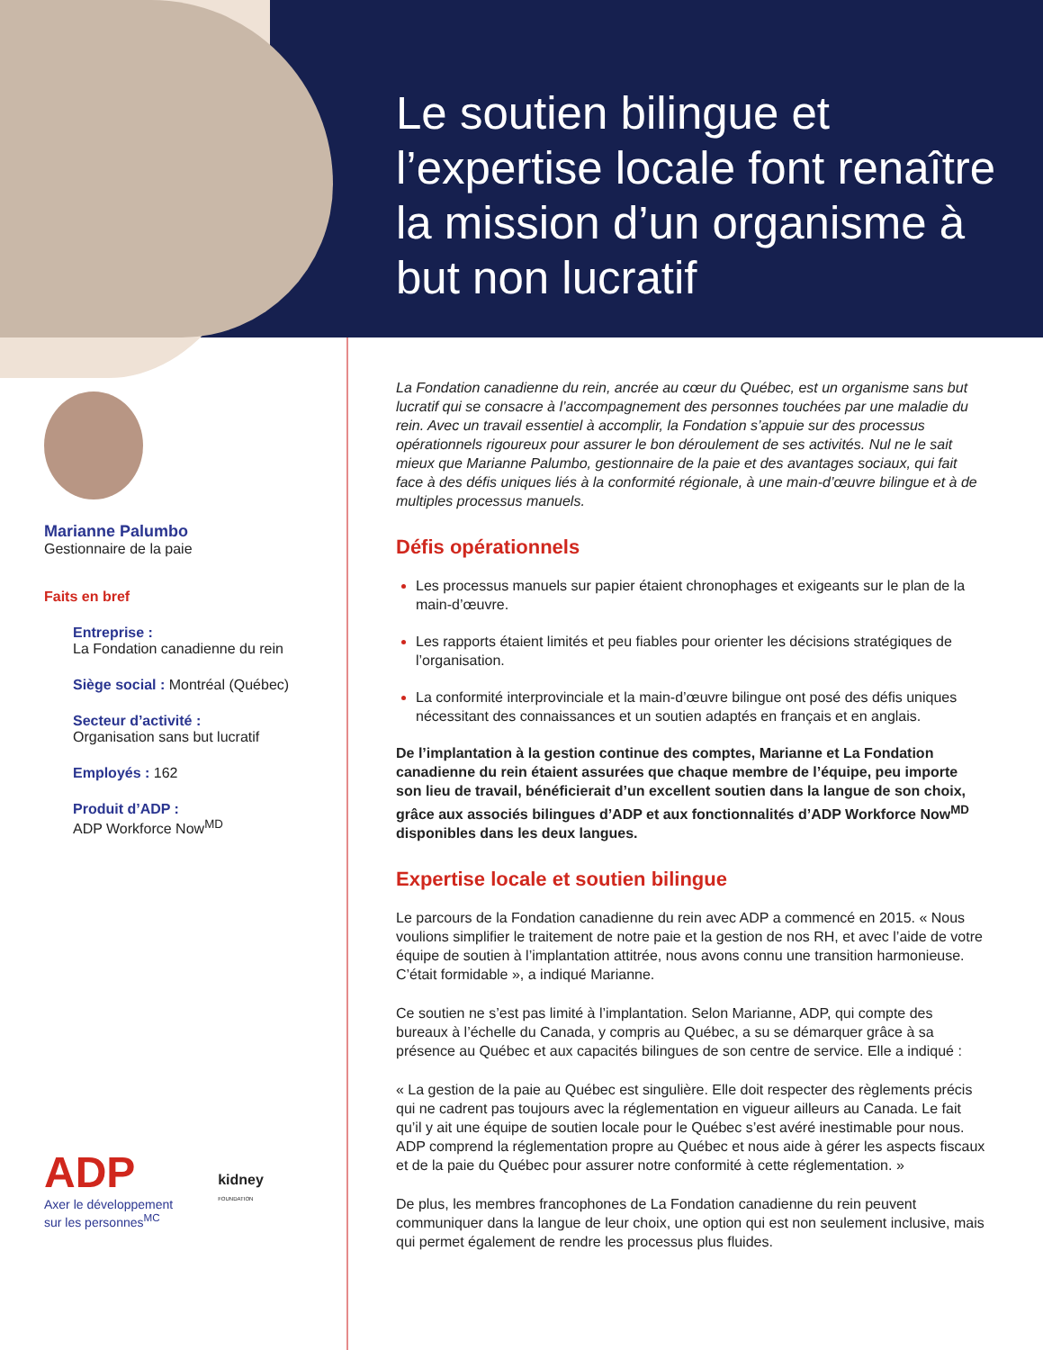Le soutien bilingue et l’expertise locale font renaître la mission d’un organisme à but non lucratif
Marianne Palumbo
Gestionnaire de la paie
Faits en bref
Entreprise :
La Fondation canadienne du rein
Siège social : Montréal (Québec)
Secteur d’activité :
Organisation sans but lucratif
Employés : 162
Produit d’ADP :
ADP Workforce Now<sup>MD</sup>
ADP
Axer le développement
sur les personnes<sup>MC</sup>
kidney
FOUNDATION
La Fondation canadienne du rein, ancrée au cœur du Québec, est un organisme sans but lucratif qui se consacre à l’accompagnement des personnes touchées par une maladie du rein. Avec un travail essentiel à accomplir, la Fondation s’appuie sur des processus opérationnels rigoureux pour assurer le bon déroulement de ses activités. Nul ne le sait mieux que Marianne Palumbo, gestionnaire de la paie et des avantages sociaux, qui fait face à des défis uniques liés à la conformité régionale, à une main-d’œuvre bilingue et à de multiples processus manuels.
Défis opérationnels
Les processus manuels sur papier étaient chronophages et exigeants sur le plan de la main-d’œuvre.
Les rapports étaient limités et peu fiables pour orienter les décisions stratégiques de l’organisation.
La conformité interprovinciale et la main-d’œuvre bilingue ont posé des défis uniques nécessitant des connaissances et un soutien adaptés en français et en anglais.
De l’implantation à la gestion continue des comptes, Marianne et La Fondation canadienne du rein étaient assurées que chaque membre de l’équipe, peu importe son lieu de travail, bénéficierait d’un excellent soutien dans la langue de son choix, grâce aux associés bilingues d’ADP et aux fonctionnalités d’ADP Workforce Now<sup>MD</sup> disponibles dans les deux langues.
Expertise locale et soutien bilingue
Le parcours de la Fondation canadienne du rein avec ADP a commencé en 2015. « Nous voulions simplifier le traitement de notre paie et la gestion de nos RH, et avec l’aide de votre équipe de soutien à l’implantation attitrée, nous avons connu une transition harmonieuse. C’était formidable », a indiqué Marianne.
Ce soutien ne s’est pas limité à l’implantation. Selon Marianne, ADP, qui compte des bureaux à l’échelle du Canada, y compris au Québec, a su se démarquer grâce à sa présence au Québec et aux capacités bilingues de son centre de service. Elle a indiqué :
« La gestion de la paie au Québec est singulière. Elle doit respecter des règlements précis qui ne cadrent pas toujours avec la réglementation en vigueur ailleurs au Canada. Le fait qu’il y ait une équipe de soutien locale pour le Québec s’est avéré inestimable pour nous. ADP comprend la réglementation propre au Québec et nous aide à gérer les aspects fiscaux et de la paie du Québec pour assurer notre conformité à cette réglementation. »
De plus, les membres francophones de La Fondation canadienne du rein peuvent communiquer dans la langue de leur choix, une option qui est non seulement inclusive, mais qui permet également de rendre les processus plus fluides.